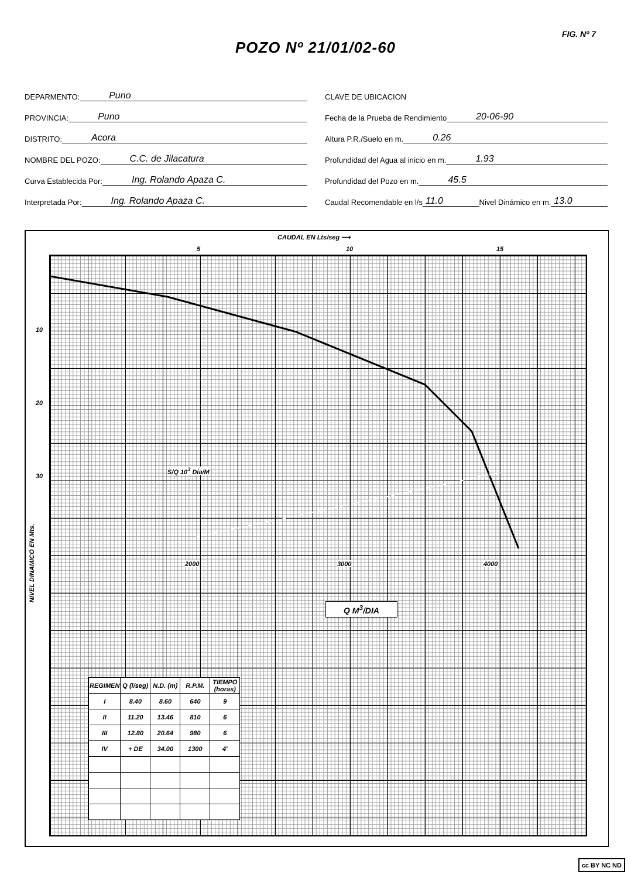FIG. Nº 7
POZO Nº 21/01/02-60
DEPARMENTO: Puno
PROVINCIA: Puno
DISTRITO: Acora
NOMBRE DEL POZO: C.C. de Jilacatura
Curva Establecida Por: Ing. Rolando Apaza C.
Interpretada Por: Ing. Rolando Apaza C.
CLAVE DE UBICACION
Fecha de la Prueba de Rendimiento 20-06-90
Altura P.R./Suelo en m. 0.26
Profundidad del Agua al inicio en m. 1.93
Profundidad del Pozo en m. 45.5
Caudal Recomendable en l/s 11.0 Nivel Dinámico en m. 13.0
CAUDAL EN Lts/seg ⟶
5 10 15
10
20
30
S/Q 10<sup>3</sup> Dia/M
2000 3000 4000
Q M<sup>3</sup>/DIA
| REGIMEN | Q (l/seg) | N.D. (m) | R.P.M. | TIEMPO (horas) |
| --- | --- | --- | --- | --- |
| I | 8.40 | 8.60 | 640 | 9 |
| II | 11.20 | 13.46 | 810 | 6 |
| III | 12.80 | 20.64 | 980 | 6 |
| IV | + DE | 34.00 | 1300 | 4' |
NIVEL DINAMICO EN Mts.
cc BY NC ND